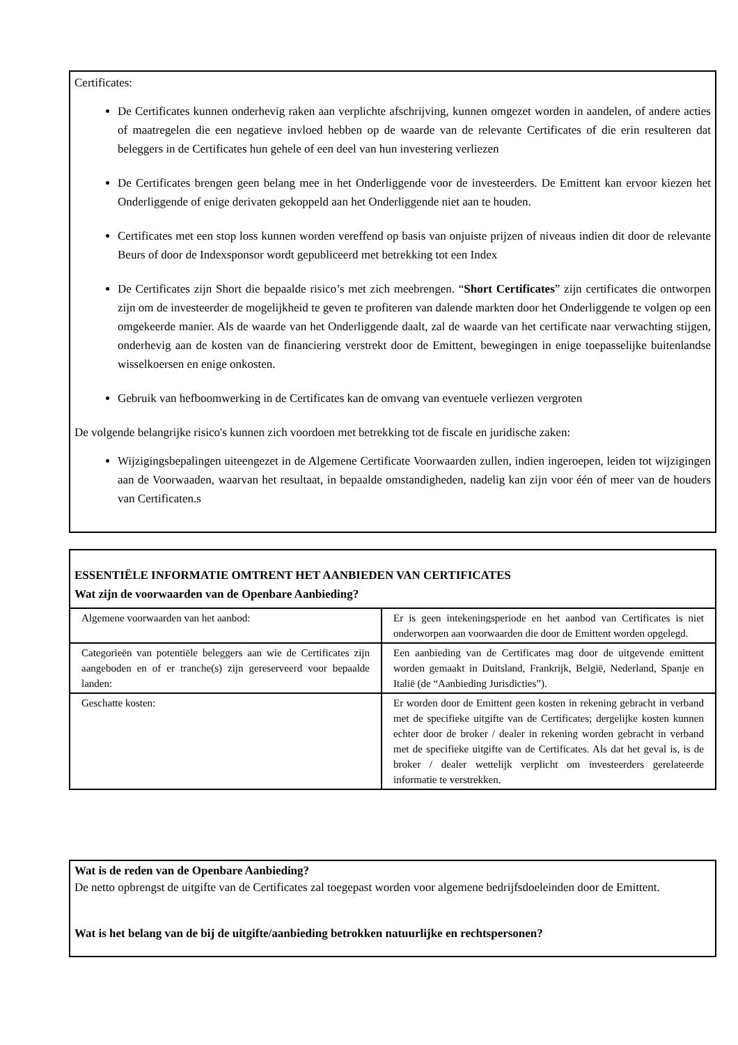Certificates:
De Certificates kunnen onderhevig raken aan verplichte afschrijving, kunnen omgezet worden in aandelen, of andere acties of maatregelen die een negatieve invloed hebben op de waarde van de relevante Certificates of die erin resulteren dat beleggers in de Certificates hun gehele of een deel van hun investering verliezen
De Certificates brengen geen belang mee in het Onderliggende voor de investeerders. De Emittent kan ervoor kiezen het Onderliggende of enige derivaten gekoppeld aan het Onderliggende niet aan te houden.
Certificates met een stop loss kunnen worden vereffend op basis van onjuiste prijzen of niveaus indien dit door de relevante Beurs of door de Indexsponsor wordt gepubliceerd met betrekking tot een Index
De Certificates zijn Short die bepaalde risico’s met zich meebrengen. “Short Certificates” zijn certificates die ontworpen zijn om de investeerder de mogelijkheid te geven te profiteren van dalende markten door het Onderliggende te volgen op een omgekeerde manier. Als de waarde van het Onderliggende daalt, zal de waarde van het certificate naar verwachting stijgen, onderhevig aan de kosten van de financiering verstrekt door de Emittent, bewegingen in enige toepasselijke buitenlandse wisselkoersen en enige onkosten.
Gebruik van hefboomwerking in de Certificates kan de omvang van eventuele verliezen vergroten
De volgende belangrijke risico's kunnen zich voordoen met betrekking tot de fiscale en juridische zaken:
Wijzigingsbepalingen uiteengezet in de Algemene Certificate Voorwaarden zullen, indien ingeroepen, leiden tot wijzigingen aan de Voorwaaden, waarvan het resultaat, in bepaalde omstandigheden, nadelig kan zijn voor één of meer van de houders van Certificaten.s
ESSENTIËLE INFORMATIE OMTRENT HET AANBIEDEN VAN CERTIFICATES
Wat zijn de voorwaarden van de Openbare Aanbieding?
| Algemene voorwaarden van het aanbod: | Er is geen intekeningsperiode en het aanbod van Certificates is niet onderworpen aan voorwaarden die door de Emittent worden opgelegd. |
| Categorieën van potentiële beleggers aan wie de Certificates zijn aangeboden en of er tranche(s) zijn gereserveerd voor bepaalde landen: | Een aanbieding van de Certificates mag door de uitgevende emittent worden gemaakt in Duitsland, Frankrijk, België, Nederland, Spanje en Italië (de “Aanbieding Jurisdicties”). |
| Geschatte kosten: | Er worden door de Emittent geen kosten in rekening gebracht in verband met de specifieke uitgifte van de Certificates; dergelijke kosten kunnen echter door de broker / dealer in rekening worden gebracht in verband met de specifieke uitgifte van de Certificates. Als dat het geval is, is de broker / dealer wettelijk verplicht om investeerders gerelateerde informatie te verstrekken. |
Wat is de reden van de Openbare Aanbieding?
De netto opbrengst de uitgifte van de Certificates zal toegepast worden voor algemene bedrijfsdoeleinden door de Emittent.
Wat is het belang van de bij de uitgifte/aanbieding betrokken natuurlijke en rechtspersonen?